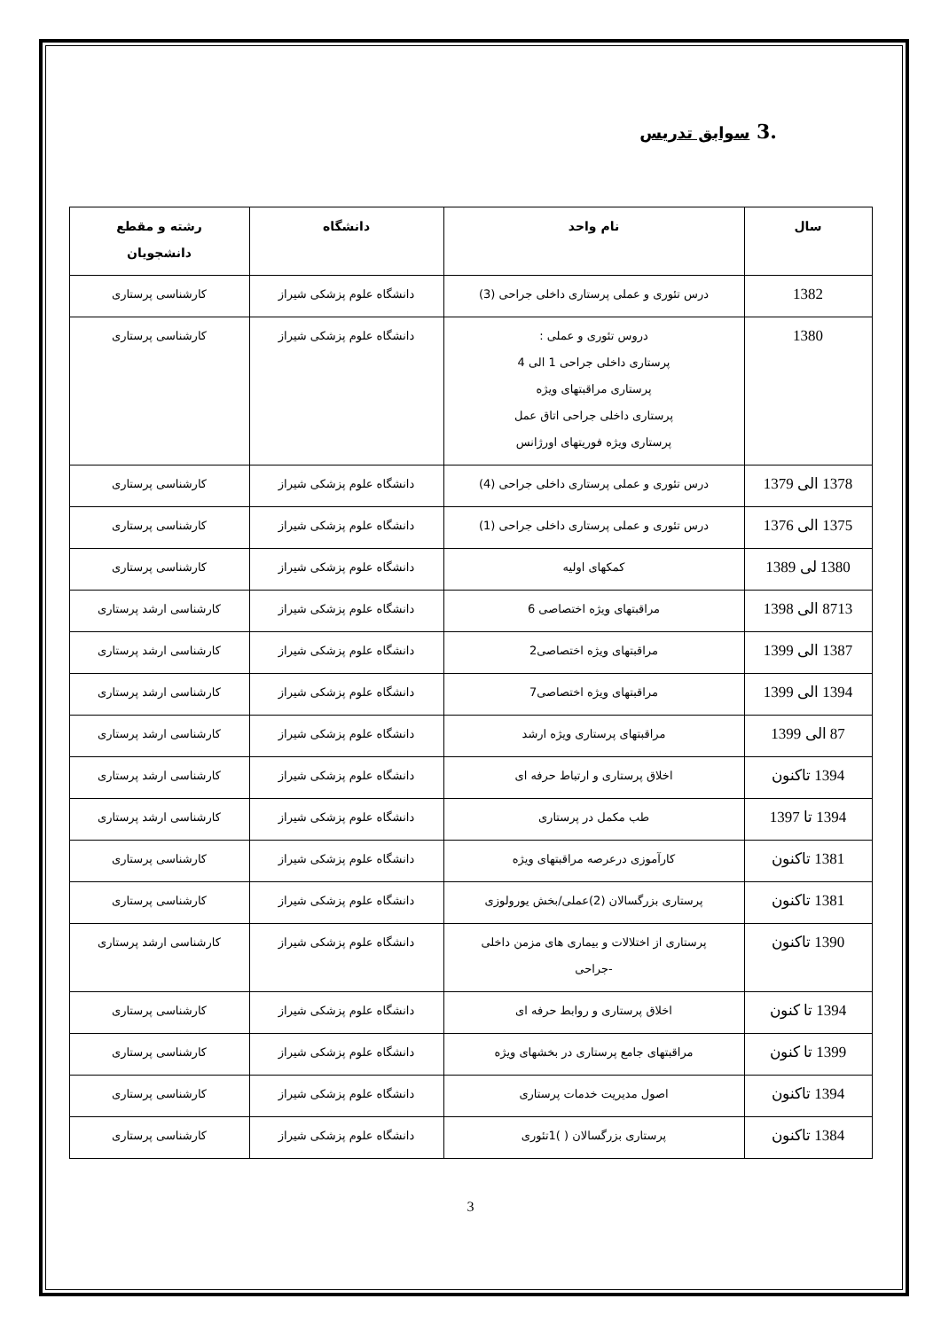.3 سوابق تدریس
| سال | نام واحد | دانشگاه | رشته و مقطع دانشجویان |
| --- | --- | --- | --- |
| 1382 | درس تئوری و عملی پرستاری داخلی جراحی (3) | دانشگاه علوم پزشکی شیراز | کارشناسی پرستاری |
| 1380 | دروس تئوری و عملی : پرستاری داخلی جراحی 1 الی 4 پرستاری مراقبتهای ویژه پرستاری داخلی جراحی اتاق عمل پرستاری ویژه فوریتهای اورژانس | دانشگاه علوم پزشکی شیراز | کارشناسی پرستاری |
| 1378 الی 1379 | درس تئوری و عملی پرستاری داخلی جراحی (4) | دانشگاه علوم پزشکی شیراز | کارشناسی پرستاری |
| 1375 الی 1376 | درس تئوری و عملی پرستاری داخلی جراحی (1) | دانشگاه علوم پزشکی شیراز | کارشناسی پرستاری |
| 1380 لی 1389 | کمکهای اولیه | دانشگاه علوم پزشکی شیراز | کارشناسی پرستاری |
| 8713 الی 1398 | مراقبتهای ویژه اختصاصی 6 | دانشگاه علوم پزشکی شیراز | کارشناسی ارشد پرستاری |
| 1387 الی 1399 | مراقبتهای ویژه اختصاصی2 | دانشگاه علوم پزشکی شیراز | کارشناسی ارشد پرستاری |
| 1394 الی 1399 | مراقبتهای ویژه اختصاصی7 | دانشگاه علوم پزشکی شیراز | کارشناسی ارشد پرستاری |
| 87 الی 1399 | مراقبتهای پرستاری ویژه ارشد | دانشگاه علوم پزشکی شیراز | کارشناسی ارشد پرستاری |
| 1394 تاکنون | اخلاق پرستاری و ارتباط حرفه ای | دانشگاه علوم پزشکی شیراز | کارشناسی ارشد پرستاری |
| 1394 تا 1397 | طب مکمل در پرستاری | دانشگاه علوم پزشکی شیراز | کارشناسی ارشد پرستاری |
| 1381 تاکنون | کارآموزی درعرصه مراقبتهای ویژه | دانشگاه علوم پزشکی شیراز | کارشناسی پرستاری |
| 1381 تاکنون | پرستاری بزرگسالان (2)عملی/بخش یورولوزی | دانشگاه علوم پزشکی شیراز | کارشناسی پرستاری |
| 1390 تاکنون | پرستاری از اختلالات و بیماری های مزمن داخلی -جراحی | دانشگاه علوم پزشکی شیراز | کارشناسی ارشد پرستاری |
| 1394 تا کنون | اخلاق پرستاری و روابط حرفه ای | دانشگاه علوم پزشکی شیراز | کارشناسی پرستاری |
| 1399 تا کنون | مراقبتهای جامع پرستاری در بخشهای ویژه | دانشگاه علوم پزشکی شیراز | کارشناسی پرستاری |
| 1394 تاکنون | اصول مدیریت خدمات پرستاری | دانشگاه علوم پزشکی شیراز | کارشناسی پرستاری |
| 1384 تاکنون | پرستاری بزرگسالان ( )1تئوری | دانشگاه علوم پزشکی شیراز | کارشناسی پرستاری |
3